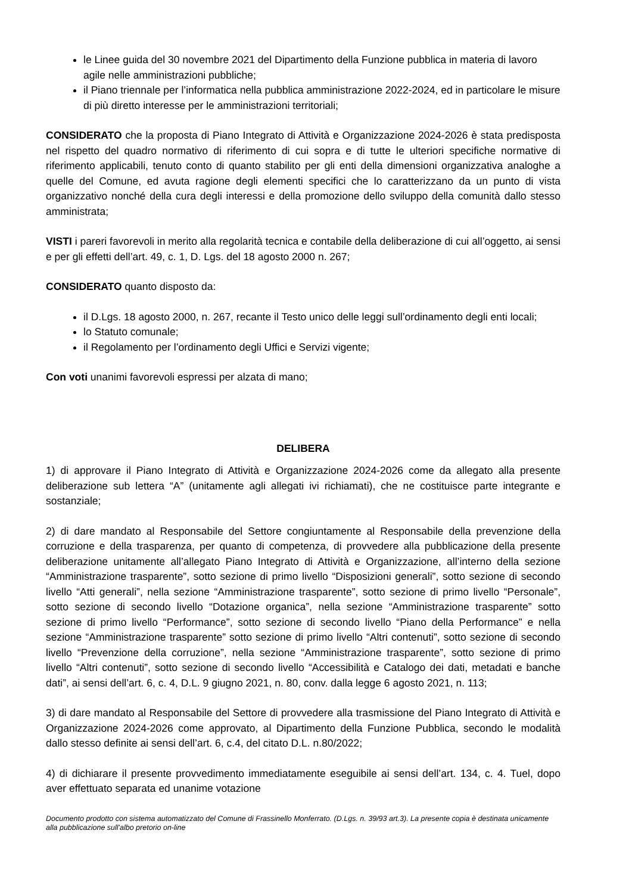le Linee guida del 30 novembre 2021 del Dipartimento della Funzione pubblica in materia di lavoro agile nelle amministrazioni pubbliche;
il Piano triennale per l’informatica nella pubblica amministrazione 2022-2024, ed in particolare le misure di più diretto interesse per le amministrazioni territoriali;
CONSIDERATO che la proposta di Piano Integrato di Attività e Organizzazione 2024-2026 è stata predisposta nel rispetto del quadro normativo di riferimento di cui sopra e di tutte le ulteriori specifiche normative di riferimento applicabili, tenuto conto di quanto stabilito per gli enti della dimensioni organizzativa analoghe a quelle del Comune, ed avuta ragione degli elementi specifici che lo caratterizzano da un punto di vista organizzativo nonché della cura degli interessi e della promozione dello sviluppo della comunità dallo stesso amministrata;
VISTI i pareri favorevoli in merito alla regolarità tecnica e contabile della deliberazione di cui all’oggetto, ai sensi e per gli effetti dell’art. 49, c. 1, D. Lgs. del 18 agosto 2000 n. 267;
CONSIDERATO quanto disposto da:
il D.Lgs. 18 agosto 2000, n. 267, recante il Testo unico delle leggi sull’ordinamento degli enti locali;
lo Statuto comunale;
il Regolamento per l’ordinamento degli Uffici e Servizi vigente;
Con voti unanimi favorevoli espressi per alzata di mano;
DELIBERA
1) di approvare il Piano Integrato di Attività e Organizzazione 2024-2026 come da allegato alla presente deliberazione sub lettera “A” (unitamente agli allegati ivi richiamati), che ne costituisce parte integrante e sostanziale;
2) di dare mandato al Responsabile del Settore congiuntamente al Responsabile della prevenzione della corruzione e della trasparenza, per quanto di competenza, di provvedere alla pubblicazione della presente deliberazione unitamente all’allegato Piano Integrato di Attività e Organizzazione, all’interno della sezione “Amministrazione trasparente”, sotto sezione di primo livello “Disposizioni generali”, sotto sezione di secondo livello “Atti generali”, nella sezione “Amministrazione trasparente”, sotto sezione di primo livello “Personale”, sotto sezione di secondo livello “Dotazione organica”, nella sezione “Amministrazione trasparente” sotto sezione di primo livello “Performance”, sotto sezione di secondo livello “Piano della Performance” e nella sezione “Amministrazione trasparente” sotto sezione di primo livello “Altri contenuti”, sotto sezione di secondo livello “Prevenzione della corruzione”, nella sezione “Amministrazione trasparente”, sotto sezione di primo livello “Altri contenuti”, sotto sezione di secondo livello “Accessibilità e Catalogo dei dati, metadati e banche dati”, ai sensi dell’art. 6, c. 4, D.L. 9 giugno 2021, n. 80, conv. dalla legge 6 agosto 2021, n. 113;
3) di dare mandato al Responsabile del Settore di provvedere alla trasmissione del Piano Integrato di Attività e Organizzazione 2024-2026 come approvato, al Dipartimento della Funzione Pubblica, secondo le modalità dallo stesso definite ai sensi dell’art. 6, c.4, del citato D.L. n.80/2022;
4) di dichiarare il presente provvedimento immediatamente eseguibile ai sensi dell’art. 134, c. 4. Tuel, dopo aver effettuato separata ed unanime votazione
Documento prodotto con sistema automatizzato del Comune di Frassinello Monferrato. (D.Lgs. n. 39/93 art.3). La presente copia è destinata unicamente alla pubblicazione sull'albo pretorio on-line